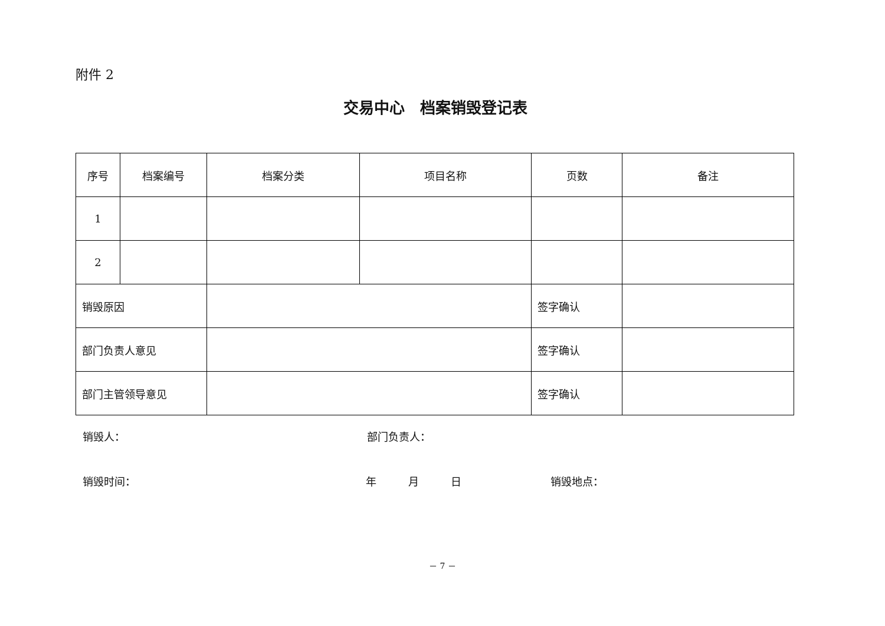附件 2
交易中心　档案销毁登记表
| 序号 | 档案编号 | 档案分类 | 项目名称 | 页数 | 备注 |
| 1 | | | | | |
| 2 | | | | | |
| 销毁原因 | | | | 签字确认 | |
| 部门负责人意见 | | | | 签字确认 | |
| 部门主管领导意见 | | | | 签字确认 | |
销毁人： 部门负责人：
销毁时间： 年　　　月　　　日 销毁地点：
－ 7 －